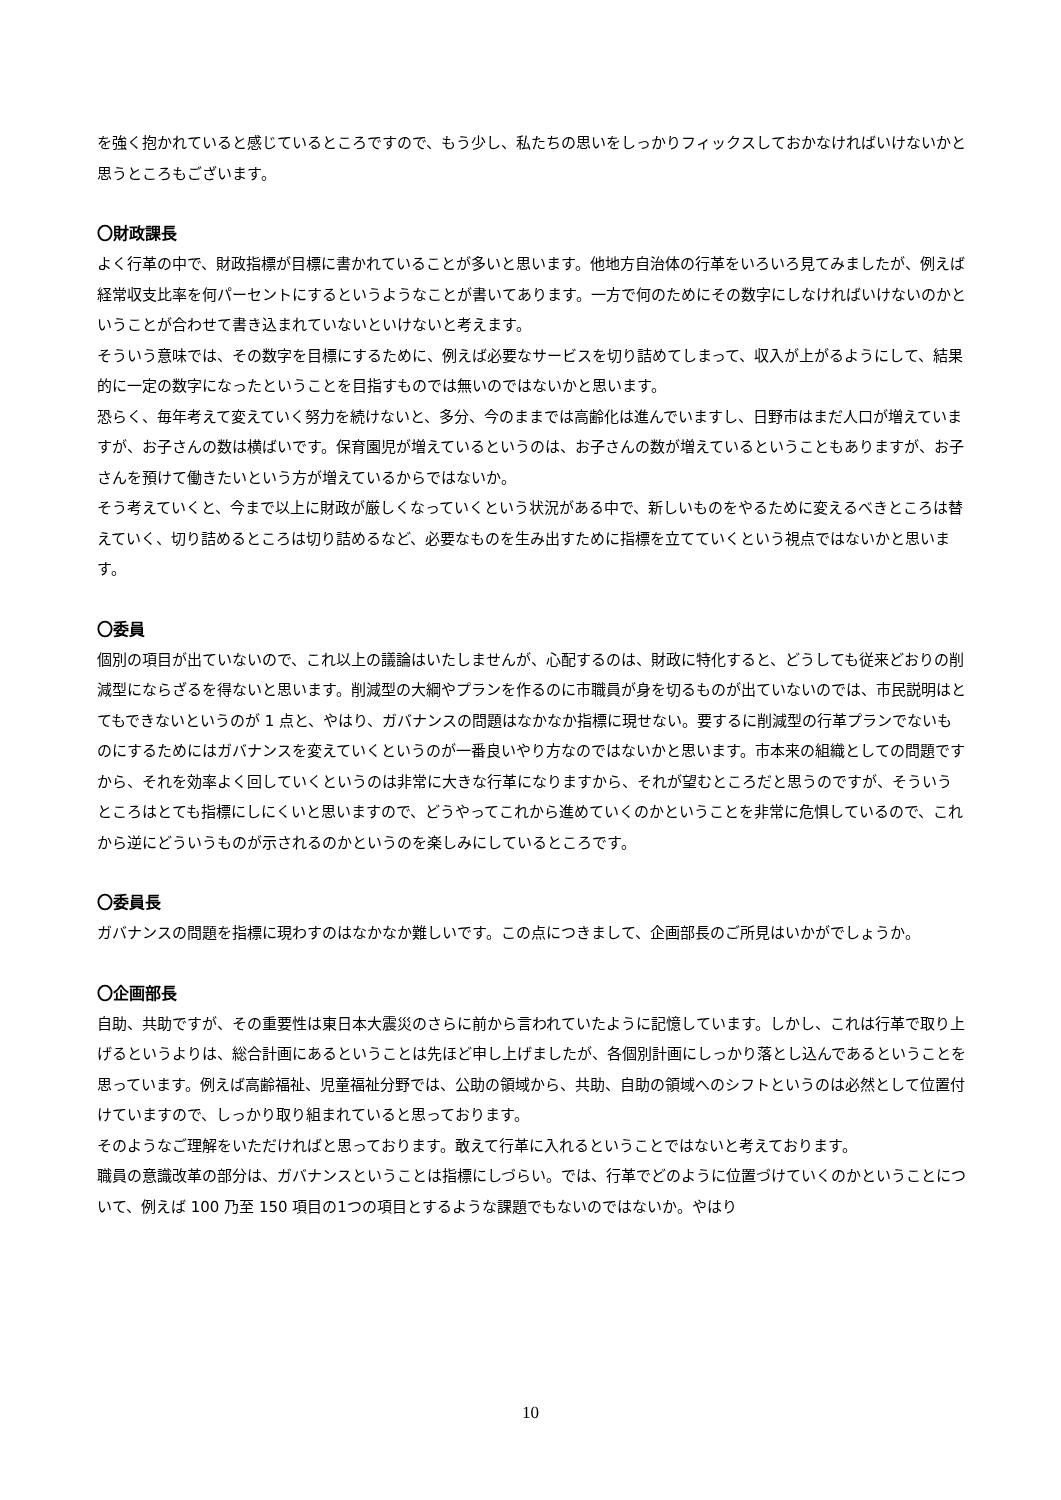を強く抱かれていると感じているところですので、もう少し、私たちの思いをしっかりフィックスしておかなければいけないかと思うところもございます。
〇財政課長
よく行革の中で、財政指標が目標に書かれていることが多いと思います。他地方自治体の行革をいろいろ見てみましたが、例えば経常収支比率を何パーセントにするというようなことが書いてあります。一方で何のためにその数字にしなければいけないのかということが合わせて書き込まれていないといけないと考えます。
そういう意味では、その数字を目標にするために、例えば必要なサービスを切り詰めてしまって、収入が上がるようにして、結果的に一定の数字になったということを目指すものでは無いのではないかと思います。
恐らく、毎年考えて変えていく努力を続けないと、多分、今のままでは高齢化は進んでいますし、日野市はまだ人口が増えていますが、お子さんの数は横ばいです。保育園児が増えているというのは、お子さんの数が増えているということもありますが、お子さんを預けて働きたいという方が増えているからではないか。
そう考えていくと、今まで以上に財政が厳しくなっていくという状況がある中で、新しいものをやるために変えるべきところは替えていく、切り詰めるところは切り詰めるなど、必要なものを生み出すために指標を立てていくという視点ではないかと思います。
〇委員
個別の項目が出ていないので、これ以上の議論はいたしませんが、心配するのは、財政に特化すると、どうしても従来どおりの削減型にならざるを得ないと思います。削減型の大綱やプランを作るのに市職員が身を切るものが出ていないのでは、市民説明はとてもできないというのが 1 点と、やはり、ガバナンスの問題はなかなか指標に現せない。要するに削減型の行革プランでないものにするためにはガバナンスを変えていくというのが一番良いやり方なのではないかと思います。市本来の組織としての問題ですから、それを効率よく回していくというのは非常に大きな行革になりますから、それが望むところだと思うのですが、そういうところはとても指標にしにくいと思いますので、どうやってこれから進めていくのかということを非常に危惧しているので、これから逆にどういうものが示されるのかというのを楽しみにしているところです。
〇委員長
ガバナンスの問題を指標に現わすのはなかなか難しいです。この点につきまして、企画部長のご所見はいかがでしょうか。
〇企画部長
自助、共助ですが、その重要性は東日本大震災のさらに前から言われていたように記憶しています。しかし、これは行革で取り上げるというよりは、総合計画にあるということは先ほど申し上げましたが、各個別計画にしっかり落とし込んであるということを思っています。例えば高齢福祉、児童福祉分野では、公助の領域から、共助、自助の領域へのシフトというのは必然として位置付けていますので、しっかり取り組まれていると思っております。
そのようなご理解をいただければと思っております。敢えて行革に入れるということではないと考えております。
職員の意識改革の部分は、ガバナンスということは指標にしづらい。では、行革でどのように位置づけていくのかということについて、例えば 100 乃至 150 項目の1つの項目とするような課題でもないのではないか。やはり
10